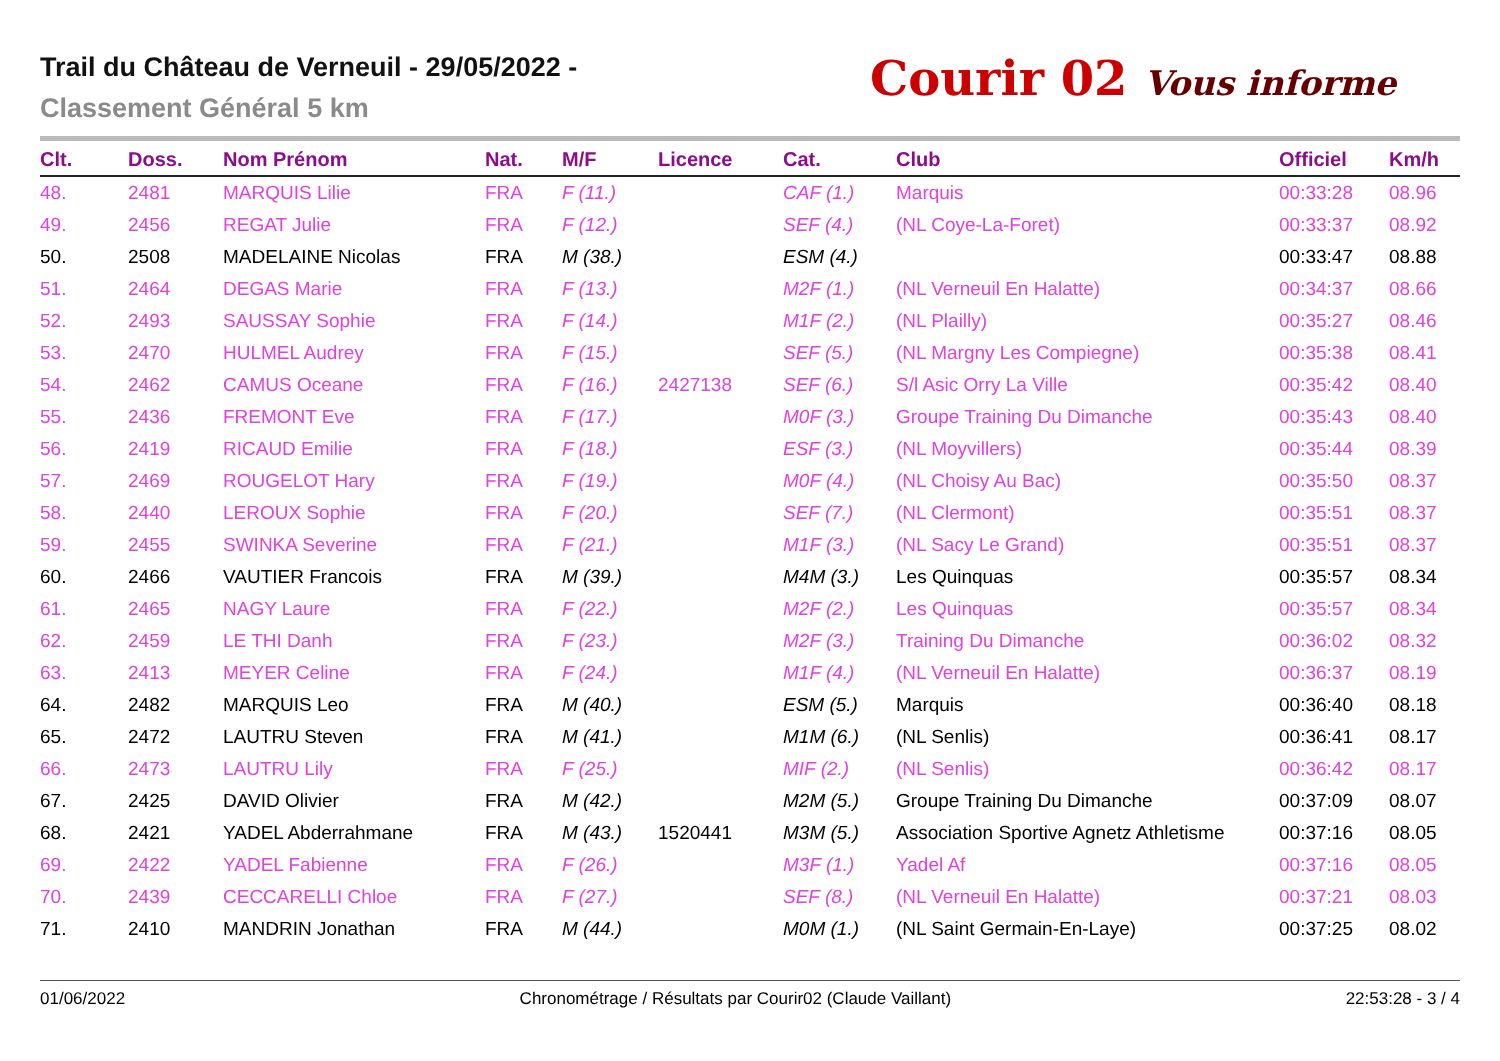Trail du Château de Verneuil - 29/05/2022 -
Classement Général 5 km
Courir 02 Vous informe
| Clt. | Doss. | Nom Prénom | Nat. | M/F | Licence | Cat. | Club | Officiel | Km/h |
| --- | --- | --- | --- | --- | --- | --- | --- | --- | --- |
| 48. | 2481 | MARQUIS Lilie | FRA | F (11.) | | CAF (1.) | Marquis | 00:33:28 | 08.96 |
| 49. | 2456 | REGAT Julie | FRA | F (12.) | | SEF (4.) | (NL Coye-La-Foret) | 00:33:37 | 08.92 |
| 50. | 2508 | MADELAINE Nicolas | FRA | M (38.) | | ESM (4.) | | 00:33:47 | 08.88 |
| 51. | 2464 | DEGAS Marie | FRA | F (13.) | | M2F (1.) | (NL Verneuil En Halatte) | 00:34:37 | 08.66 |
| 52. | 2493 | SAUSSAY Sophie | FRA | F (14.) | | M1F (2.) | (NL Plailly) | 00:35:27 | 08.46 |
| 53. | 2470 | HULMEL Audrey | FRA | F (15.) | | SEF (5.) | (NL Margny Les Compiegne) | 00:35:38 | 08.41 |
| 54. | 2462 | CAMUS Oceane | FRA | F (16.) | 2427138 | SEF (6.) | S/l Asic Orry La Ville | 00:35:42 | 08.40 |
| 55. | 2436 | FREMONT Eve | FRA | F (17.) | | M0F (3.) | Groupe Training Du Dimanche | 00:35:43 | 08.40 |
| 56. | 2419 | RICAUD Emilie | FRA | F (18.) | | ESF (3.) | (NL Moyvillers) | 00:35:44 | 08.39 |
| 57. | 2469 | ROUGELOT Hary | FRA | F (19.) | | M0F (4.) | (NL Choisy Au Bac) | 00:35:50 | 08.37 |
| 58. | 2440 | LEROUX Sophie | FRA | F (20.) | | SEF (7.) | (NL Clermont) | 00:35:51 | 08.37 |
| 59. | 2455 | SWINKA Severine | FRA | F (21.) | | M1F (3.) | (NL Sacy Le Grand) | 00:35:51 | 08.37 |
| 60. | 2466 | VAUTIER Francois | FRA | M (39.) | | M4M (3.) | Les Quinquas | 00:35:57 | 08.34 |
| 61. | 2465 | NAGY Laure | FRA | F (22.) | | M2F (2.) | Les Quinquas | 00:35:57 | 08.34 |
| 62. | 2459 | LE THI Danh | FRA | F (23.) | | M2F (3.) | Training Du Dimanche | 00:36:02 | 08.32 |
| 63. | 2413 | MEYER Celine | FRA | F (24.) | | M1F (4.) | (NL Verneuil En Halatte) | 00:36:37 | 08.19 |
| 64. | 2482 | MARQUIS Leo | FRA | M (40.) | | ESM (5.) | Marquis | 00:36:40 | 08.18 |
| 65. | 2472 | LAUTRU Steven | FRA | M (41.) | | M1M (6.) | (NL Senlis) | 00:36:41 | 08.17 |
| 66. | 2473 | LAUTRU Lily | FRA | F (25.) | | MIF (2.) | (NL Senlis) | 00:36:42 | 08.17 |
| 67. | 2425 | DAVID Olivier | FRA | M (42.) | | M2M (5.) | Groupe Training Du Dimanche | 00:37:09 | 08.07 |
| 68. | 2421 | YADEL Abderrahmane | FRA | M (43.) | 1520441 | M3M (5.) | Association Sportive Agnetz Athletisme | 00:37:16 | 08.05 |
| 69. | 2422 | YADEL Fabienne | FRA | F (26.) | | M3F (1.) | Yadel Af | 00:37:16 | 08.05 |
| 70. | 2439 | CECCARELLI Chloe | FRA | F (27.) | | SEF (8.) | (NL Verneuil En Halatte) | 00:37:21 | 08.03 |
| 71. | 2410 | MANDRIN Jonathan | FRA | M (44.) | | M0M (1.) | (NL Saint Germain-En-Laye) | 00:37:25 | 08.02 |
01/06/2022 Chronométrage / Résultats par Courir02 (Claude Vaillant) 22:53:28 - 3 / 4